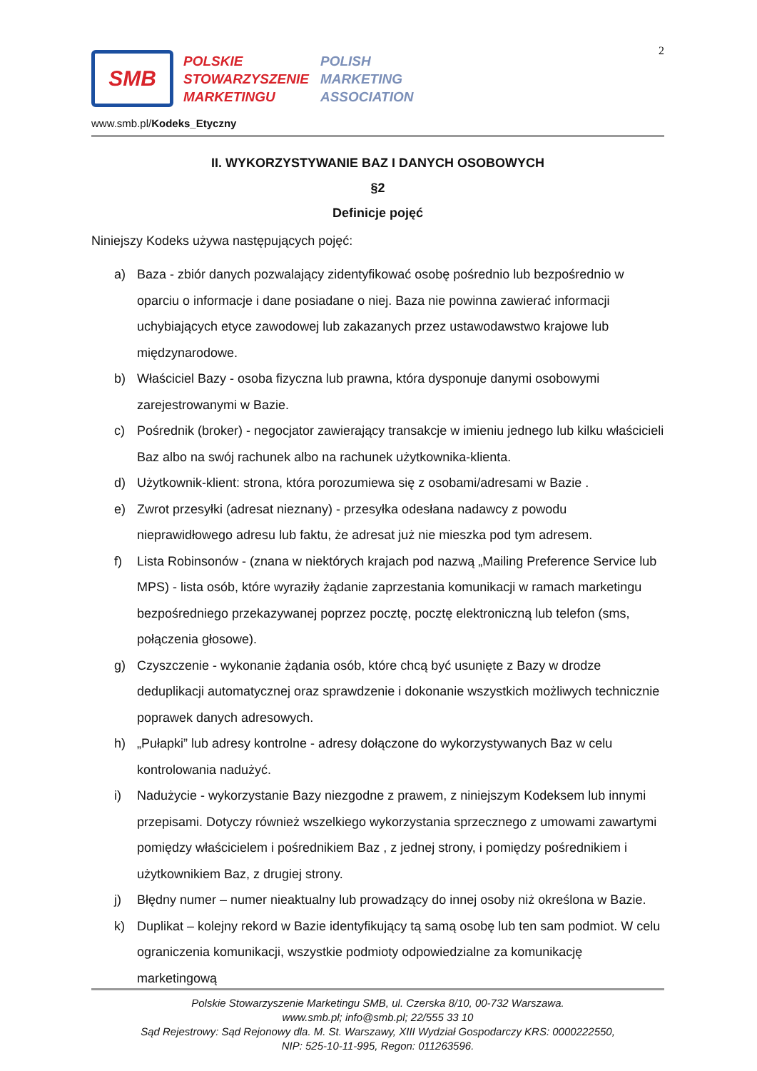2
SMB
POLSKIE
STOWARZYSZENIE
MARKETINGU
POLISH
MARKETING
ASSOCIATION
www.smb.pl/Kodeks_Etyczny
II. WYKORZYSTYWANIE BAZ I DANYCH OSOBOWYCH
§2
Definicje pojęć
Niniejszy Kodeks używa następujących pojęć:
a) Baza - zbiór danych pozwalający zidentyfikować osobę pośrednio lub bezpośrednio w oparciu o informacje i dane posiadane o niej. Baza nie powinna zawierać informacji uchybiających etyce zawodowej lub zakazanych przez ustawodawstwo krajowe lub międzynarodowe.
b) Właściciel Bazy - osoba fizyczna lub prawna, która dysponuje danymi osobowymi zarejestrowanymi w Bazie.
c) Pośrednik (broker) - negocjator zawierający transakcje w imieniu jednego lub kilku właścicieli Baz albo na swój rachunek albo na rachunek użytkownika-klienta.
d) Użytkownik-klient: strona, która porozumiewa się z osobami/adresami w Bazie .
e) Zwrot przesyłki (adresat nieznany) - przesyłka odesłana nadawcy z powodu nieprawidłowego adresu lub faktu, że adresat już nie mieszka pod tym adresem.
f) Lista Robinsonów - (znana w niektórych krajach pod nazwą „Mailing Preference Service lub MPS) - lista osób, które wyraziły żądanie zaprzestania komunikacji w ramach marketingu bezpośredniego przekazywanej poprzez pocztę, pocztę elektroniczną lub telefon (sms, połączenia głosowe).
g) Czyszczenie - wykonanie żądania osób, które chcą być usunięte z Bazy w drodze deduplikacji automatycznej oraz sprawdzenie i dokonanie wszystkich możliwych technicznie poprawek danych adresowych.
h) „Pułapki” lub adresy kontrolne - adresy dołączone do wykorzystywanych Baz w celu kontrolowania nadużyć.
i) Nadużycie - wykorzystanie Bazy niezgodne z prawem, z niniejszym Kodeksem lub innymi przepisami. Dotyczy również wszelkiego wykorzystania sprzecznego z umowami zawartymi pomiędzy właścicielem i pośrednikiem Baz , z jednej strony, i pomiędzy pośrednikiem i użytkownikiem Baz, z drugiej strony.
j) Błędny numer – numer nieaktualny lub prowadzący do innej osoby niż określona w Bazie.
k) Duplikat – kolejny rekord w Bazie identyfikujący tą samą osobę lub ten sam podmiot. W celu ograniczenia komunikacji, wszystkie podmioty odpowiedzialne za komunikację marketingową
Polskie Stowarzyszenie Marketingu SMB, ul. Czerska 8/10, 00-732 Warszawa.
www.smb.pl; info@smb.pl; 22/555 33 10
Sąd Rejestrowy: Sąd Rejonowy dla. M. St. Warszawy, XIII Wydział Gospodarczy KRS: 0000222550,
NIP: 525-10-11-995, Regon: 011263596.